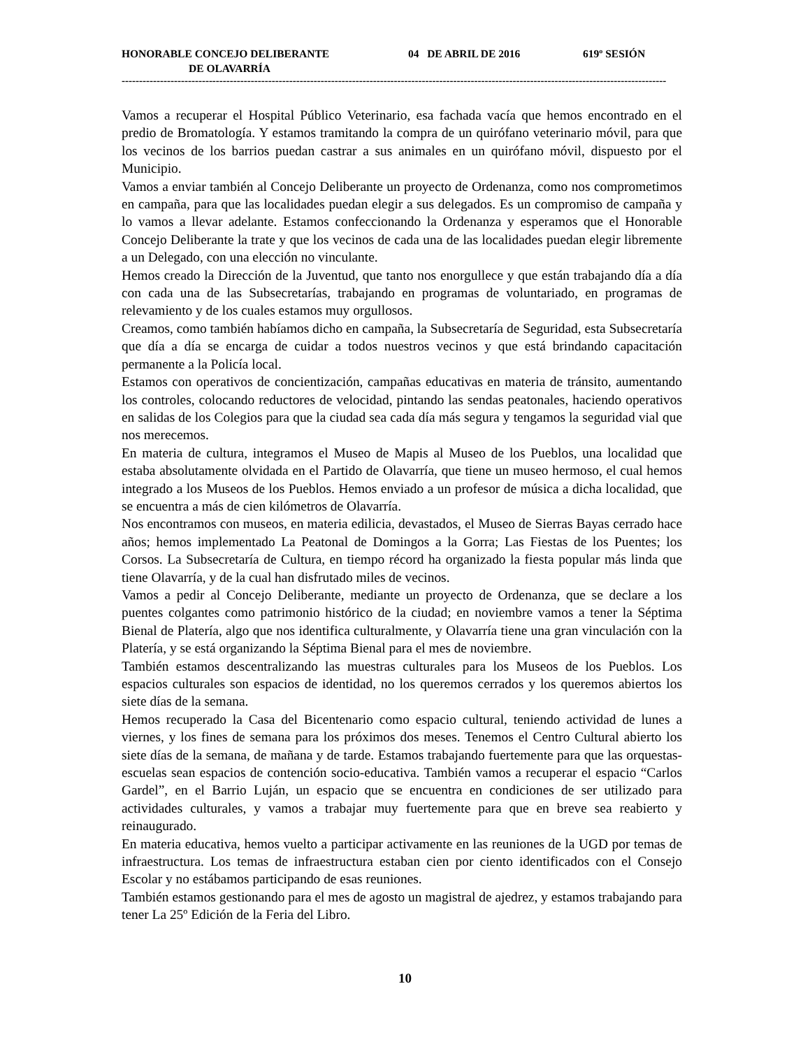HONORABLE CONCEJO DELIBERANTE 04 DE ABRIL DE 2016 619º SESIÓN
DE OLAVARRÍA
------------------------------------------------------------------------------------------------------------------------------------------------------------
Vamos a recuperar el Hospital Público Veterinario, esa fachada vacía que hemos encontrado en el predio de Bromatología. Y estamos tramitando la compra de un quirófano veterinario móvil, para que los vecinos de los barrios puedan castrar a sus animales en un quirófano móvil, dispuesto por el Municipio.
Vamos a enviar también al Concejo Deliberante un proyecto de Ordenanza, como nos comprometimos en campaña, para que las localidades puedan elegir a sus delegados. Es un compromiso de campaña y lo vamos a llevar adelante. Estamos confeccionando la Ordenanza y esperamos que el Honorable Concejo Deliberante la trate y que los vecinos de cada una de las localidades puedan elegir libremente a un Delegado, con una elección no vinculante.
Hemos creado la Dirección de la Juventud, que tanto nos enorgullece y que están trabajando día a día con cada una de las Subsecretarías, trabajando en programas de voluntariado, en programas de relevamiento y de los cuales estamos muy orgullosos.
Creamos, como también habíamos dicho en campaña, la Subsecretaría de Seguridad, esta Subsecretaría que día a día se encarga de cuidar a todos nuestros vecinos y que está brindando capacitación permanente a la Policía local.
Estamos con operativos de concientización, campañas educativas en materia de tránsito, aumentando los controles, colocando reductores de velocidad, pintando las sendas peatonales, haciendo operativos en salidas de los Colegios para que la ciudad sea cada día más segura y tengamos la seguridad vial que nos merecemos.
En materia de cultura, integramos el Museo de Mapis al Museo de los Pueblos, una localidad que estaba absolutamente olvidada en el Partido de Olavarría, que tiene un museo hermoso, el cual hemos integrado a los Museos de los Pueblos. Hemos enviado a un profesor de música a dicha localidad, que se encuentra a más de cien kilómetros de Olavarría.
Nos encontramos con museos, en materia edilicia, devastados, el Museo de Sierras Bayas cerrado hace años; hemos implementado La Peatonal de Domingos a la Gorra; Las Fiestas de los Puentes; los Corsos. La Subsecretaría de Cultura, en tiempo récord ha organizado la fiesta popular más linda que tiene Olavarría, y de la cual han disfrutado miles de vecinos.
Vamos a pedir al Concejo Deliberante, mediante un proyecto de Ordenanza, que se declare a los puentes colgantes como patrimonio histórico de la ciudad; en noviembre vamos a tener la Séptima Bienal de Platería, algo que nos identifica culturalmente, y Olavarría tiene una gran vinculación con la Platería, y se está organizando la Séptima Bienal para el mes de noviembre.
También estamos descentralizando las muestras culturales para los Museos de los Pueblos. Los espacios culturales son espacios de identidad, no los queremos cerrados y los queremos abiertos los siete días de la semana.
Hemos recuperado la Casa del Bicentenario como espacio cultural, teniendo actividad de lunes a viernes, y los fines de semana para los próximos dos meses. Tenemos el Centro Cultural abierto los siete días de la semana, de mañana y de tarde. Estamos trabajando fuertemente para que las orquestas-escuelas sean espacios de contención socio-educativa. También vamos a recuperar el espacio “Carlos Gardel”, en el Barrio Luján, un espacio que se encuentra en condiciones de ser utilizado para actividades culturales, y vamos a trabajar muy fuertemente para que en breve sea reabierto y reinaugurado.
En materia educativa, hemos vuelto a participar activamente en las reuniones de la UGD por temas de infraestructura. Los temas de infraestructura estaban cien por ciento identificados con el Consejo Escolar y no estábamos participando de esas reuniones.
También estamos gestionando para el mes de agosto un magistral de ajedrez, y estamos trabajando para tener La 25º Edición de la Feria del Libro.
10